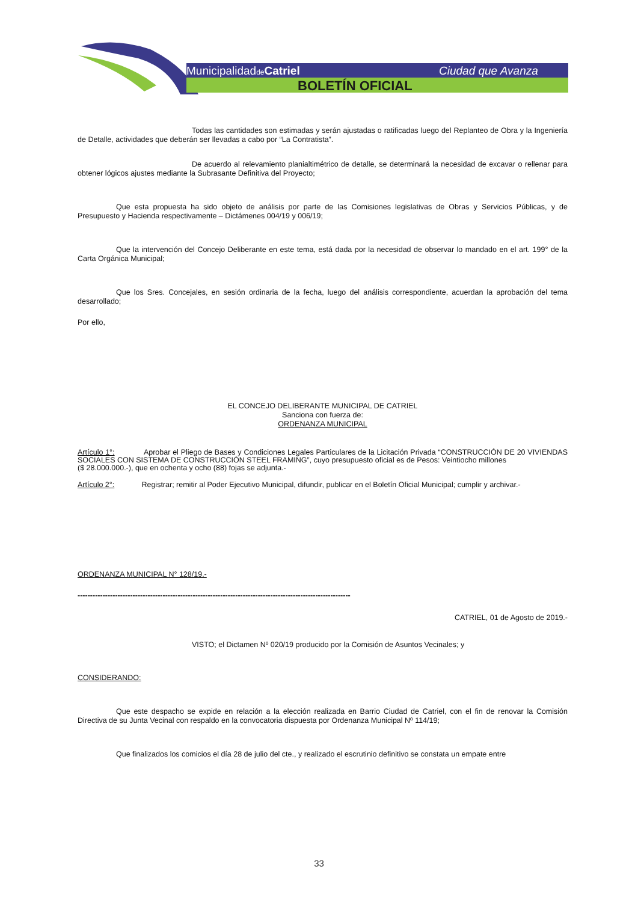MunicipalidaddeCatriel
Ciudad que Avanza
BOLETÍN OFICIAL
Todas las cantidades son estimadas y serán ajustadas o ratificadas luego del Replanteo de Obra y la Ingeniería de Detalle, actividades que deberán ser llevadas a cabo por “La Contratista”.
De acuerdo al relevamiento planialtimétrico de detalle, se determinará la necesidad de excavar o rellenar para obtener lógicos ajustes mediante la Subrasante Definitiva del Proyecto;
Que esta propuesta ha sido objeto de análisis por parte de las Comisiones legislativas de Obras y Servicios Públicas, y de Presupuesto y Hacienda respectivamente – Dictámenes 004/19 y 006/19;
Que la intervención del Concejo Deliberante en este tema, está dada por la necesidad de observar lo mandado en el art. 199° de la Carta Orgánica Municipal;
Que los Sres. Concejales, en sesión ordinaria de la fecha, luego del análisis correspondiente, acuerdan la aprobación del tema desarrollado;
Por ello,
EL CONCEJO DELIBERANTE MUNICIPAL DE CATRIEL
Sanciona con fuerza de:
ORDENANZA MUNICIPAL
Artículo 1°: Aprobar el Pliego de Bases y Condiciones Legales Particulares de la Licitación Privada “CONSTRUCCIÓN DE 20 VIVIENDAS SOCIALES CON SISTEMA DE CONSTRUCCIÓN STEEL FRAMING”, cuyo presupuesto oficial es de Pesos: Veintiocho millones
($ 28.000.000.-), que en ochenta y ocho (88) fojas se adjunta.-
Artículo 2°: Registrar; remitir al Poder Ejecutivo Municipal, difundir, publicar en el Boletín Oficial Municipal; cumplir y archivar.-
ORDENANZA MUNICIPAL N° 128/19.-
-------------------------------------------------------------------------------------------------------------
CATRIEL, 01 de Agosto de 2019.-
VISTO; el Dictamen Nº 020/19 producido por la Comisión de Asuntos Vecinales; y
CONSIDERANDO:
Que este despacho se expide en relación a la elección realizada en Barrio Ciudad de Catriel, con el fin de renovar la Comisión Directiva de su Junta Vecinal con respaldo en la convocatoria dispuesta por Ordenanza Municipal Nº 114/19;
Que finalizados los comicios el día 28 de julio del cte., y realizado el escrutinio definitivo se constata un empate entre
33